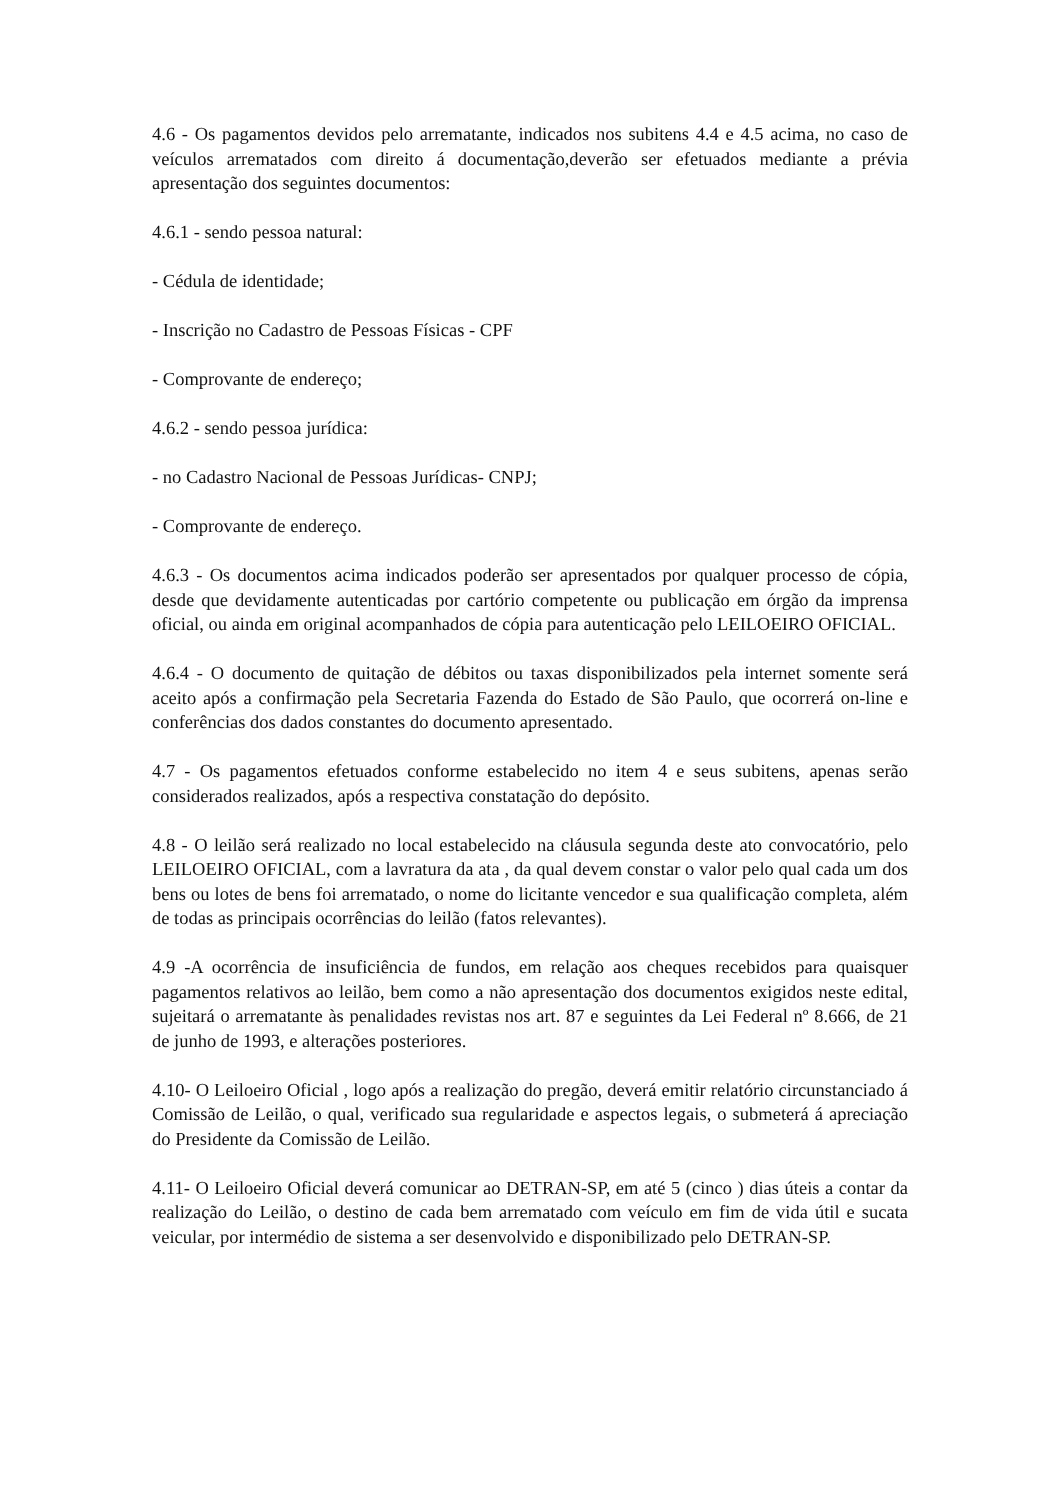4.6 - Os pagamentos devidos pelo arrematante, indicados nos subitens 4.4 e 4.5 acima, no caso de veículos arrematados com direito á documentação,deverão ser efetuados mediante a prévia apresentação dos seguintes documentos:
4.6.1 - sendo pessoa natural:
- Cédula de identidade;
- Inscrição no Cadastro de Pessoas Físicas - CPF
- Comprovante de endereço;
4.6.2 - sendo pessoa jurídica:
- no Cadastro Nacional de Pessoas Jurídicas- CNPJ;
- Comprovante de endereço.
4.6.3 - Os documentos acima indicados poderão ser apresentados por qualquer processo de cópia, desde que devidamente autenticadas por cartório competente ou publicação em órgão da imprensa oficial, ou ainda em original acompanhados de cópia para autenticação pelo LEILOEIRO OFICIAL.
4.6.4 - O documento de quitação de débitos ou taxas disponibilizados pela internet somente será aceito após a confirmação pela Secretaria Fazenda do Estado de São Paulo, que ocorrerá on-line e conferências dos dados constantes do documento apresentado.
4.7 - Os pagamentos efetuados conforme estabelecido no item 4 e seus subitens, apenas serão considerados realizados, após a respectiva constatação do depósito.
4.8 - O leilão será realizado no local estabelecido na cláusula segunda deste ato convocatório, pelo LEILOEIRO OFICIAL, com a lavratura da ata , da qual devem constar o valor pelo qual cada um dos bens ou lotes de bens foi arrematado, o nome do licitante vencedor e sua qualificação completa, além de todas as principais ocorrências do leilão (fatos relevantes).
4.9 -A ocorrência de insuficiência de fundos, em relação aos cheques recebidos para quaisquer pagamentos relativos ao leilão, bem como a não apresentação dos documentos exigidos neste edital, sujeitará o arrematante às penalidades revistas nos art. 87 e seguintes da Lei Federal nº 8.666, de 21 de junho de 1993, e alterações posteriores.
4.10- O Leiloeiro Oficial , logo após a realização do pregão, deverá emitir relatório circunstanciado á Comissão de Leilão, o qual, verificado sua regularidade e aspectos legais, o submeterá á apreciação do Presidente da Comissão de Leilão.
4.11- O Leiloeiro Oficial deverá comunicar ao DETRAN-SP, em até 5 (cinco ) dias úteis a contar da realização do Leilão, o destino de cada bem arrematado com veículo em fim de vida útil e sucata veicular, por intermédio de sistema a ser desenvolvido e disponibilizado pelo DETRAN-SP.